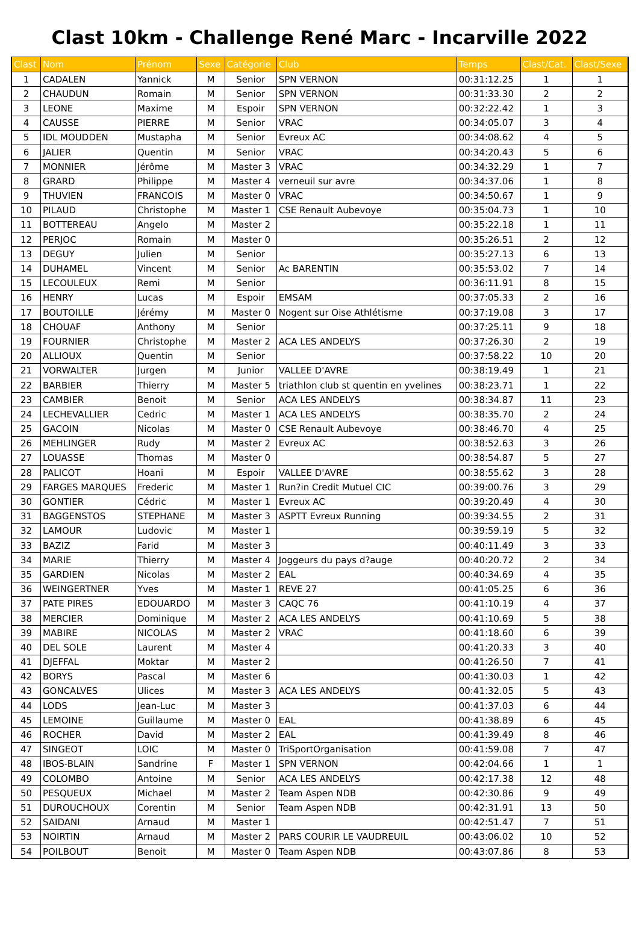Clast 10km - Challenge René Marc - Incarville 2022
| Clast | Nom | Prénom | Sexe | Catégorie | Club | Temps | Clast/Cat. | Clast/Sexe |
| --- | --- | --- | --- | --- | --- | --- | --- | --- |
| 1 | CADALEN | Yannick | M | Senior | SPN VERNON | 00:31:12.25 | 1 | 1 |
| 2 | CHAUDUN | Romain | M | Senior | SPN VERNON | 00:31:33.30 | 2 | 2 |
| 3 | LEONE | Maxime | M | Espoir | SPN VERNON | 00:32:22.42 | 1 | 3 |
| 4 | CAUSSE | PIERRE | M | Senior | VRAC | 00:34:05.07 | 3 | 4 |
| 5 | IDL MOUDDEN | Mustapha | M | Senior | Evreux AC | 00:34:08.62 | 4 | 5 |
| 6 | JALIER | Quentin | M | Senior | VRAC | 00:34:20.43 | 5 | 6 |
| 7 | MONNIER | Jérôme | M | Master 3 | VRAC | 00:34:32.29 | 1 | 7 |
| 8 | GRARD | Philippe | M | Master 4 | verneuil sur avre | 00:34:37.06 | 1 | 8 |
| 9 | THUVIEN | FRANCOIS | M | Master 0 | VRAC | 00:34:50.67 | 1 | 9 |
| 10 | PILAUD | Christophe | M | Master 1 | CSE Renault Aubevoye | 00:35:04.73 | 1 | 10 |
| 11 | BOTTEREAU | Angelo | M | Master 2 | | 00:35:22.18 | 1 | 11 |
| 12 | PERJOC | Romain | M | Master 0 | | 00:35:26.51 | 2 | 12 |
| 13 | DEGUY | Julien | M | Senior | | 00:35:27.13 | 6 | 13 |
| 14 | DUHAMEL | Vincent | M | Senior | Ac BARENTIN | 00:35:53.02 | 7 | 14 |
| 15 | LECOULEUX | Remi | M | Senior | | 00:36:11.91 | 8 | 15 |
| 16 | HENRY | Lucas | M | Espoir | EMSAM | 00:37:05.33 | 2 | 16 |
| 17 | BOUTOILLE | Jérémy | M | Master 0 | Nogent sur Oise Athlétisme | 00:37:19.08 | 3 | 17 |
| 18 | CHOUAF | Anthony | M | Senior | | 00:37:25.11 | 9 | 18 |
| 19 | FOURNIER | Christophe | M | Master 2 | ACA LES ANDELYS | 00:37:26.30 | 2 | 19 |
| 20 | ALLIOUX | Quentin | M | Senior | | 00:37:58.22 | 10 | 20 |
| 21 | VORWALTER | Jurgen | M | Junior | VALLEE D'AVRE | 00:38:19.49 | 1 | 21 |
| 22 | BARBIER | Thierry | M | Master 5 | triathlon club st quentin en yvelines | 00:38:23.71 | 1 | 22 |
| 23 | CAMBIER | Benoit | M | Senior | ACA LES ANDELYS | 00:38:34.87 | 11 | 23 |
| 24 | LECHEVALLIER | Cedric | M | Master 1 | ACA LES ANDELYS | 00:38:35.70 | 2 | 24 |
| 25 | GACOIN | Nicolas | M | Master 0 | CSE Renault Aubevoye | 00:38:46.70 | 4 | 25 |
| 26 | MEHLINGER | Rudy | M | Master 2 | Evreux AC | 00:38:52.63 | 3 | 26 |
| 27 | LOUASSE | Thomas | M | Master 0 | | 00:38:54.87 | 5 | 27 |
| 28 | PALICOT | Hoani | M | Espoir | VALLEE D'AVRE | 00:38:55.62 | 3 | 28 |
| 29 | FARGES MARQUES | Frederic | M | Master 1 | Run?in Credit Mutuel CIC | 00:39:00.76 | 3 | 29 |
| 30 | GONTIER | Cédric | M | Master 1 | Evreux AC | 00:39:20.49 | 4 | 30 |
| 31 | BAGGENSTOS | STEPHANE | M | Master 3 | ASPTT Evreux Running | 00:39:34.55 | 2 | 31 |
| 32 | LAMOUR | Ludovic | M | Master 1 | | 00:39:59.19 | 5 | 32 |
| 33 | BAZIZ | Farid | M | Master 3 | | 00:40:11.49 | 3 | 33 |
| 34 | MARIE | Thierry | M | Master 4 | Joggeurs du pays d?auge | 00:40:20.72 | 2 | 34 |
| 35 | GARDIEN | Nicolas | M | Master 2 | EAL | 00:40:34.69 | 4 | 35 |
| 36 | WEINGERTNER | Yves | M | Master 1 | REVE 27 | 00:41:05.25 | 6 | 36 |
| 37 | PATE PIRES | EDOUARDO | M | Master 3 | CAQC 76 | 00:41:10.19 | 4 | 37 |
| 38 | MERCIER | Dominique | M | Master 2 | ACA LES ANDELYS | 00:41:10.69 | 5 | 38 |
| 39 | MABIRE | NICOLAS | M | Master 2 | VRAC | 00:41:18.60 | 6 | 39 |
| 40 | DEL SOLE | Laurent | M | Master 4 | | 00:41:20.33 | 3 | 40 |
| 41 | DJEFFAL | Moktar | M | Master 2 | | 00:41:26.50 | 7 | 41 |
| 42 | BORYS | Pascal | M | Master 6 | | 00:41:30.03 | 1 | 42 |
| 43 | GONCALVES | Ulices | M | Master 3 | ACA LES ANDELYS | 00:41:32.05 | 5 | 43 |
| 44 | LODS | Jean-Luc | M | Master 3 | | 00:41:37.03 | 6 | 44 |
| 45 | LEMOINE | Guillaume | M | Master 0 | EAL | 00:41:38.89 | 6 | 45 |
| 46 | ROCHER | David | M | Master 2 | EAL | 00:41:39.49 | 8 | 46 |
| 47 | SINGEOT | LOIC | M | Master 0 | TriSportOrganisation | 00:41:59.08 | 7 | 47 |
| 48 | IBOS-BLAIN | Sandrine | F | Master 1 | SPN VERNON | 00:42:04.66 | 1 | 1 |
| 49 | COLOMBO | Antoine | M | Senior | ACA LES ANDELYS | 00:42:17.38 | 12 | 48 |
| 50 | PESQUEUX | Michael | M | Master 2 | Team Aspen NDB | 00:42:30.86 | 9 | 49 |
| 51 | DUROUCHOUX | Corentin | M | Senior | Team Aspen NDB | 00:42:31.91 | 13 | 50 |
| 52 | SAIDANI | Arnaud | M | Master 1 | | 00:42:51.47 | 7 | 51 |
| 53 | NOIRTIN | Arnaud | M | Master 2 | PARS COURIR LE VAUDREUIL | 00:43:06.02 | 10 | 52 |
| 54 | POILBOUT | Benoit | M | Master 0 | Team Aspen NDB | 00:43:07.86 | 8 | 53 |